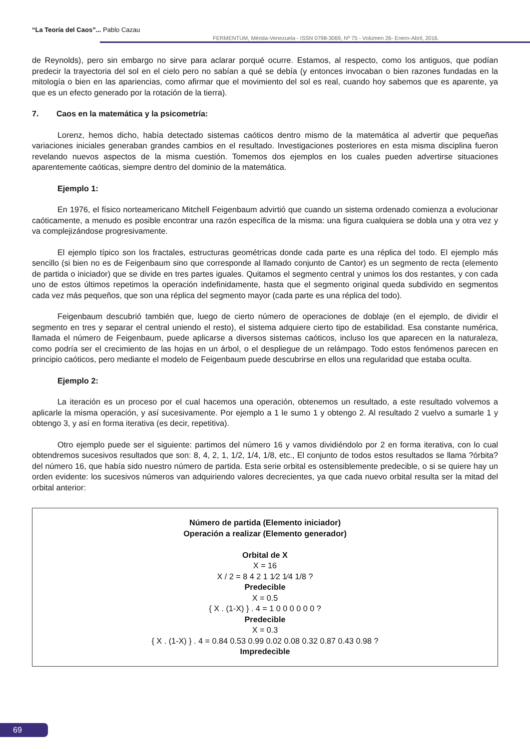“La Teoría del Caos”... Pablo Cazau
FERMENTUM, Mérida-Venezuela - ISSN 0798-3069, Nº 75 - Volúmen 26- Enero-Abril, 2016.
de Reynolds), pero sin embargo no sirve para aclarar porqué ocurre. Estamos, al respecto, como los antiguos, que podían predecir la trayectoria del sol en el cielo pero no sabían a qué se debía (y entonces invocaban o bien razones fundadas en la mitología o bien en las apariencias, como afirmar que el movimiento del sol es real, cuando hoy sabemos que es aparente, ya que es un efecto generado por la rotación de la tierra).
7. Caos en la matemática y la psicometría:
Lorenz, hemos dicho, había detectado sistemas caóticos dentro mismo de la matemática al advertir que pequeñas variaciones iniciales generaban grandes cambios en el resultado. Investigaciones posteriores en esta misma disciplina fueron revelando nuevos aspectos de la misma cuestión. Tomemos dos ejemplos en los cuales pueden advertirse situaciones aparentemente caóticas, siempre dentro del dominio de la matemática.
Ejemplo 1:
En 1976, el físico norteamericano Mitchell Feigenbaum advirtió que cuando un sistema ordenado comienza a evolucionar caóticamente, a menudo es posible encontrar una razón específica de la misma: una figura cualquiera se dobla una y otra vez y va complejizándose progresivamente.
El ejemplo típico son los fractales, estructuras geométricas donde cada parte es una réplica del todo. El ejemplo más sencillo (si bien no es de Feigenbaum sino que corresponde al llamado conjunto de Cantor) es un segmento de recta (elemento de partida o iniciador) que se divide en tres partes iguales. Quitamos el segmento central y unimos los dos restantes, y con cada uno de estos últimos repetimos la operación indefinidamente, hasta que el segmento original queda subdivido en segmentos cada vez más pequeños, que son una réplica del segmento mayor (cada parte es una réplica del todo).
Feigenbaum descubrió también que, luego de cierto número de operaciones de doblaje (en el ejemplo, de dividir el segmento en tres y separar el central uniendo el resto), el sistema adquiere cierto tipo de estabilidad. Esa constante numérica, llamada el número de Feigenbaum, puede aplicarse a diversos sistemas caóticos, incluso los que aparecen en la naturaleza, como podría ser el crecimiento de las hojas en un árbol, o el despliegue de un relámpago. Todo estos fenómenos parecen en principio caóticos, pero mediante el modelo de Feigenbaum puede descubrirse en ellos una regularidad que estaba oculta.
Ejemplo 2:
La iteración es un proceso por el cual hacemos una operación, obtenemos un resultado, a este resultado volvemos a aplicarle la misma operación, y así sucesivamente. Por ejemplo a 1 le sumo 1 y obtengo 2. Al resultado 2 vuelvo a sumarle 1 y obtengo 3, y así en forma iterativa (es decir, repetitiva).
Otro ejemplo puede ser el siguiente: partimos del número 16 y vamos dividiéndolo por 2 en forma iterativa, con lo cual obtendremos sucesivos resultados que son: 8, 4, 2, 1, 1/2, 1/4, 1/8, etc., El conjunto de todos estos resultados se llama ?órbita? del número 16, que había sido nuestro número de partida. Esta serie orbital es ostensiblemente predecible, o si se quiere hay un orden evidente: los sucesivos números van adquiriendo valores decrecientes, ya que cada nuevo orbital resulta ser la mitad del orbital anterior:
Número de partida (Elemento iniciador)
Operación a realizar (Elemento generador)
Orbital de X
X = 16
X / 2 = 8 4 2 1 1⁄2 1⁄4 1/8 ?
Predecible
X = 0.5
{ X . (1-X) } . 4 = 1 0 0 0 0 0 0 ?
Predecible
X = 0.3
{ X . (1-X) } . 4 = 0.84 0.53 0.99 0.02 0.08 0.32 0.87 0.43 0.98 ?
Impredecible
69